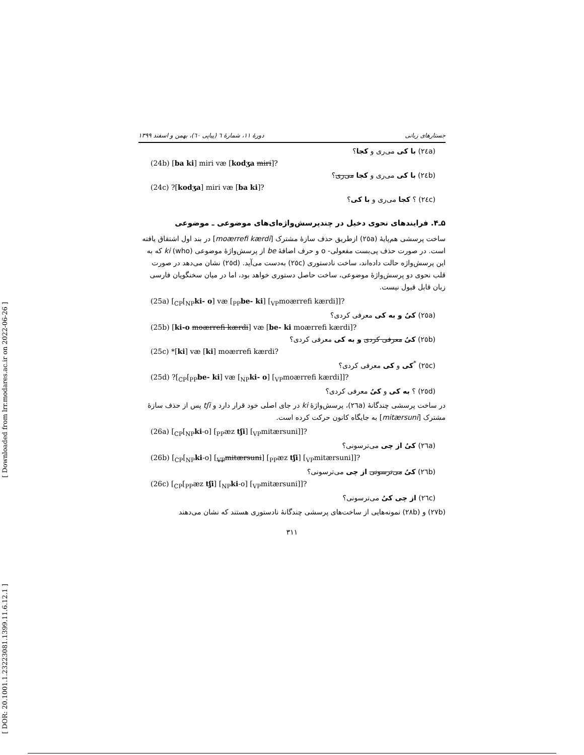[ Downloaded from lrr.modares.ac.ir on 2022-06-26 ]
[ DOR: 20.1001.1.23223081.1399.11.6.12.1 ]
جستارهای زبانی دورهٔ ۱۱، شمارهٔ ٦ (پیاپی ٦٠)، بهمن و اسفند ۱۳۹۹
(٢٤a) با کی می‌ری و کجا؟
(24b) [ba ki] miri væ [kodʒa miri]?
(٢٤b) با کی می‌ری و کجا می‌ری؟
(24c) ?[kodʒa] miri væ [ba ki]?
(٢٤c) ؟ کجا می‌ری و با کی؟
۵ـ۴. فرایندهای نحوی دخیل در چندپرسش‌واژه‌ای‌های موضوعی ـ موضوعی
ساخت پرسشی هم‌پایهٔ (٢٥a) ازطریق حذف سازهٔ مشترک [moærrefi kærdi] در بند اول اشتقاق یافته است. در صورت حذف پی‌بست مفعولی- o و حرف اضافهٔ be از پرسش‌واژهٔ موضوعی ki (who) که به این پرسش‌واژه حالت داده‌اند، ساخت نادستوری (٢٥c) به‌دست می‌آید. (٢٥d) نشان می‌دهد در صورت قلب نحوی دو پرسش‌واژهٔ موضوعی، ساخت حاصل دستوری خواهد بود، اما در میان سخنگویان فارسی زبان قابل قبول نیست.
(25a) [<sub>CP</sub>[<sub>NP</sub>ki- o] væ [<sub>PP</sub>be- ki] [<sub>VP</sub>moærrefi kærdi]]?
(٢٥a) کیُ و به کی معرفی کردی؟
(25b) [ki-o moærrefi kærdi] væ [be- ki moærrefi kærdi]?
(٢٥b) کیُ معرفی کردی و به کی معرفی کردی؟
(25c) *[ki] væ [ki] moærrefi kærdi?
(٢٥c) <sup>*</sup>کی و کی معرفی کردی؟
(25d) ?[<sub>CP</sub>[<sub>PP</sub>be- ki] væ [<sub>NP</sub>ki- o] [<sub>VP</sub>moærrefi kærdi]]?
(٢٥d) ؟ به کی و کیُ معرفی کردی؟
در ساخت پرسشی چندگانهٔ (٢٦a)، پرسش‌واژهٔ ki در جای اصلی خود قرار دارد و tʃi پس از حذف سازهٔ مشترک [mitærsuni] به جایگاه کانون حرکت کرده است.
(26a) [<sub>CP</sub>[<sub>NP</sub>ki-o] [<sub>PP</sub>æz tʃi] [<sub>VP</sub>mitærsuni]]?
(٢٦a) کیُ از چی می‌ترسونی؟
(26b) [<sub>CP</sub>[<sub>NP</sub>ki-o] [<sub>VP</sub>mitærsuni] [<sub>PP</sub>æz tʃi] [<sub>VP</sub>mitærsuni]]?
(٢٦b) کیُ می‌ترسونی از چی می‌ترسونی؟
(26c) [<sub>CP</sub>[<sub>PP</sub>æz tʃi] [<sub>NP</sub>ki-o] [<sub>VP</sub>mitærsuni]]?
(٢٦c) از چی کیُ می‌ترسونی؟
(٢٧b) و (٢٨b) نمونه‌هایی از ساخت‌های پرسشی چندگانهٔ نادستوری هستند که نشان می‌دهند
۳۱۱